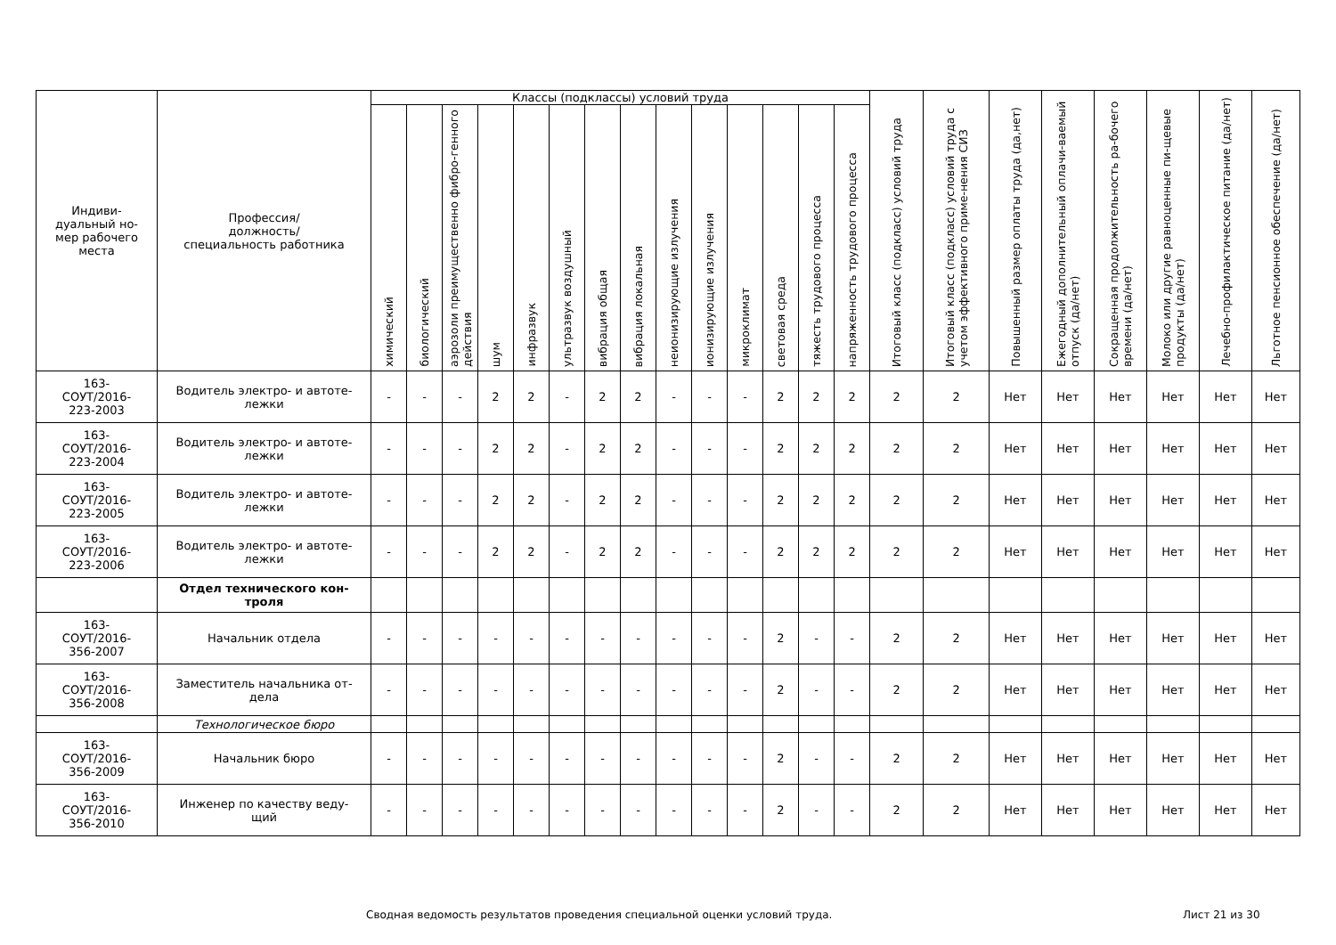| Индиви- дуальный но- мер рабочего места | Профессия/ должность/ специальность работника | Классы (подклассы) условий труда | | | | | | | | | | | | | | Итоговый класс (подкласс) условий труда | Итоговый класс (подкласс) условий труда с учетом эффективного приме-нения СИЗ | Повышенный размер оплаты труда (да,нет) | Ежегодный дополнительный оплачи-ваемый отпуск (да/нет) | Сокращенная продолжительность ра-бочего времени (да/нет) | Молоко или другие равноценные пи-щевые продукты (да/нет) | Лечебно-профилактическое питание (да/нет) | Льготное пенсионное обеспечение (да/нет) |
| --- | --- | --- | --- | --- | --- | --- | --- | --- | --- | --- | --- | --- | --- | --- | --- | --- | --- | --- | --- | --- | --- | --- | --- |
| | | химический | биологический | аэрозоли преимущественно фибро-генного действия | шум | инфразвук | ультразвук воздушный | вибрация общая | вибрация локальная | неионизирующие излучения | ионизирующие излучения | микроклимат | световая среда | тяжесть трудового процесса | напряженность трудового процесса | | | | | | | | |
| 163- СОУТ/2016- 223-2003 | Водитель электро- и автоте- лежки | - | - | - | 2 | 2 | - | 2 | 2 | - | - | - | 2 | 2 | 2 | 2 | 2 | Нет | Нет | Нет | Нет | Нет | Нет |
| 163- СОУТ/2016- 223-2004 | Водитель электро- и автоте- лежки | - | - | - | 2 | 2 | - | 2 | 2 | - | - | - | 2 | 2 | 2 | 2 | 2 | Нет | Нет | Нет | Нет | Нет | Нет |
| 163- СОУТ/2016- 223-2005 | Водитель электро- и автоте- лежки | - | - | - | 2 | 2 | - | 2 | 2 | - | - | - | 2 | 2 | 2 | 2 | 2 | Нет | Нет | Нет | Нет | Нет | Нет |
| 163- СОУТ/2016- 223-2006 | Водитель электро- и автоте- лежки | - | - | - | 2 | 2 | - | 2 | 2 | - | - | - | 2 | 2 | 2 | 2 | 2 | Нет | Нет | Нет | Нет | Нет | Нет |
| | Отдел технического кон- троля | | | | | | | | | | | | | | | | | | | | | | |
| 163- СОУТ/2016- 356-2007 | Начальник отдела | - | - | - | - | - | - | - | - | - | - | - | 2 | - | - | 2 | 2 | Нет | Нет | Нет | Нет | Нет | Нет |
| 163- СОУТ/2016- 356-2008 | Заместитель начальника от- дела | - | - | - | - | - | - | - | - | - | - | - | 2 | - | - | 2 | 2 | Нет | Нет | Нет | Нет | Нет | Нет |
| | Технологическое бюро | | | | | | | | | | | | | | | | | | | | | | |
| 163- СОУТ/2016- 356-2009 | Начальник бюро | - | - | - | - | - | - | - | - | - | - | - | 2 | - | - | 2 | 2 | Нет | Нет | Нет | Нет | Нет | Нет |
| 163- СОУТ/2016- 356-2010 | Инженер по качеству веду- щий | - | - | - | - | - | - | - | - | - | - | - | 2 | - | - | 2 | 2 | Нет | Нет | Нет | Нет | Нет | Нет |
Сводная ведомость результатов проведения специальной оценки условий труда. Лист 21 из 30